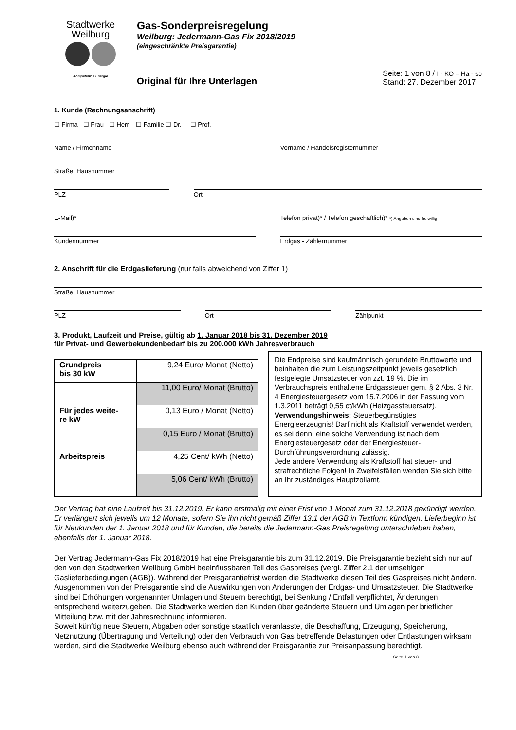Stadtwerke
Weilburg
Kompetenz + Energie
Gas-Sonderpreisregelung
Weilburg: Jedermann-Gas Fix 2018/2019
(eingeschränkte Preisgarantie)
Original für Ihre Unterlagen
Seite: 1 von 8 / I - KO – Ha - so
Stand: 27. Dezember 2017
1. Kunde (Rechnungsanschrift)
☐ Firma ☐ Frau ☐ Herr ☐ Familie ☐ Dr. ☐ Prof.
Name / Firmenname Vorname / Handelsregisternummer
Straße, Hausnummer
PLZ Ort
E-Mail)* Telefon privat)* / Telefon geschäftlich)* *) Angaben sind freiwillig
Kundennummer Erdgas - Zählernummer
2. Anschrift für die Erdgaslieferung (nur falls abweichend von Ziffer 1)
Straße, Hausnummer
PLZ Ort Zählpunkt
3. Produkt, Laufzeit und Preise, gültig ab 1. Januar 2018 bis 31. Dezember 2019
für Privat- und Gewerbekundenbedarf bis zu 200.000 kWh Jahresverbrauch
| Grundpreis bis 30 kW | 9,24 Euro/ Monat (Netto) |
| | 11,00 Euro/ Monat (Brutto) |
| Für jedes weite- re kW | 0,13 Euro / Monat (Netto) |
| | 0,15 Euro / Monat (Brutto) |
| Arbeitspreis | 4,25 Cent/ kWh (Netto) |
| | 5,06 Cent/ kWh (Brutto) |
Die Endpreise sind kaufmännisch gerundete Bruttowerte und beinhalten die zum Leistungszeitpunkt jeweils gesetzlich festgelegte Umsatzsteuer von zzt. 19 %. Die im Verbrauchspreis enthaltene Erdgassteuer gem. § 2 Abs. 3 Nr. 4 Energiesteuergesetz vom 15.7.2006 in der Fassung vom 1.3.2011 beträgt 0,55 ct/kWh (Heizgassteuersatz).
Verwendungshinweis: Steuerbegünstigtes Energieerzeugnis! Darf nicht als Kraftstoff verwendet werden, es sei denn, eine solche Verwendung ist nach dem Energiesteuergesetz oder der Energiesteuer-Durchführungsverordnung zulässig.
Jede andere Verwendung als Kraftstoff hat steuer- und strafrechtliche Folgen! In Zweifelsfällen wenden Sie sich bitte an Ihr zuständiges Hauptzollamt.
Der Vertrag hat eine Laufzeit bis 31.12.2019. Er kann erstmalig mit einer Frist von 1 Monat zum 31.12.2018 gekündigt werden. Er verlängert sich jeweils um 12 Monate, sofern Sie ihn nicht gemäß Ziffer 13.1 der AGB in Textform kündigen. Lieferbeginn ist für Neukunden der 1. Januar 2018 und für Kunden, die bereits die Jedermann-Gas Preisregelung unterschrieben haben, ebenfalls der 1. Januar 2018.
Der Vertrag Jedermann-Gas Fix 2018/2019 hat eine Preisgarantie bis zum 31.12.2019. Die Preisgarantie bezieht sich nur auf den von den Stadtwerken Weilburg GmbH beeinflussbaren Teil des Gaspreises (vergl. Ziffer 2.1 der umseitigen Gaslieferbedingungen (AGB)). Während der Preisgarantiefrist werden die Stadtwerke diesen Teil des Gaspreises nicht ändern. Ausgenommen von der Preisgarantie sind die Auswirkungen von Änderungen der Erdgas- und Umsatzsteuer. Die Stadtwerke sind bei Erhöhungen vorgenannter Umlagen und Steuern berechtigt, bei Senkung / Entfall verpflichtet, Änderungen entsprechend weiterzugeben. Die Stadtwerke werden den Kunden über geänderte Steuern und Umlagen per brieflicher Mitteilung bzw. mit der Jahresrechnung informieren.
Soweit künftig neue Steuern, Abgaben oder sonstige staatlich veranlasste, die Beschaffung, Erzeugung, Speicherung, Netznutzung (Übertragung und Verteilung) oder den Verbrauch von Gas betreffende Belastungen oder Entlastungen wirksam werden, sind die Stadtwerke Weilburg ebenso auch während der Preisgarantie zur Preisanpassung berechtigt.
Seite 1 von 8